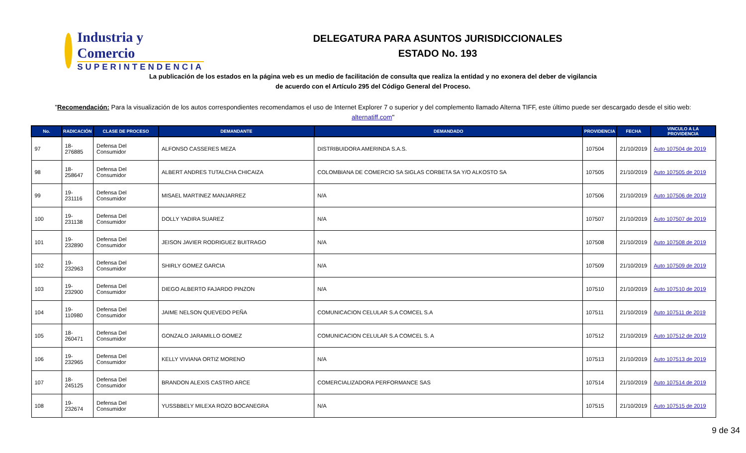Industria y Comercio
SUPERINTENDENCIA
DELEGATURA PARA ASUNTOS JURISDICCIONALES
ESTADO No. 193
La publicación de los estados en la página web es un medio de facilitación de consulta que realiza la entidad y no exonera del deber de vigilancia
de acuerdo con el Artículo 295 del Código General del Proceso.
"Recomendación: Para la visualización de los autos correspondientes recomendamos el uso de Internet Explorer 7 o superior y del complemento llamado Alterna TIFF, este último puede ser descargado desde el sitio web: alternatiff.com"
| No. | RADICACIÓN | CLASE DE PROCESO | DEMANDANTE | DEMANDADO | PROVIDENCIA | FECHA | VINCULO A LA PROVIDENCIA |
| --- | --- | --- | --- | --- | --- | --- | --- |
| 97 | 18-276885 | Defensa Del Consumidor | ALFONSO CASSERES MEZA | DISTRIBUIDORA AMERINDA S.A.S. | 107504 | 21/10/2019 | Auto 107504 de 2019 |
| 98 | 18-258647 | Defensa Del Consumidor | ALBERT ANDRES TUTALCHA CHICAIZA | COLOMBIANA DE COMERCIO SA SIGLAS CORBETA SA Y/O ALKOSTO SA | 107505 | 21/10/2019 | Auto 107505 de 2019 |
| 99 | 19-231116 | Defensa Del Consumidor | MISAEL MARTINEZ MANJARREZ | N/A | 107506 | 21/10/2019 | Auto 107506 de 2019 |
| 100 | 19-231138 | Defensa Del Consumidor | DOLLY YADIRA SUAREZ | N/A | 107507 | 21/10/2019 | Auto 107507 de 2019 |
| 101 | 19-232890 | Defensa Del Consumidor | JEISON JAVIER RODRIGUEZ BUITRAGO | N/A | 107508 | 21/10/2019 | Auto 107508 de 2019 |
| 102 | 19-232963 | Defensa Del Consumidor | SHIRLY GOMEZ GARCIA | N/A | 107509 | 21/10/2019 | Auto 107509 de 2019 |
| 103 | 19-232900 | Defensa Del Consumidor | DIEGO ALBERTO FAJARDO PINZON | N/A | 107510 | 21/10/2019 | Auto 107510 de 2019 |
| 104 | 19-110980 | Defensa Del Consumidor | JAIME NELSON QUEVEDO PEÑA | COMUNICACION CELULAR S.A COMCEL S.A | 107511 | 21/10/2019 | Auto 107511 de 2019 |
| 105 | 18-260471 | Defensa Del Consumidor | GONZALO JARAMILLO GOMEZ | COMUNICACION CELULAR S.A COMCEL S. A | 107512 | 21/10/2019 | Auto 107512 de 2019 |
| 106 | 19-232965 | Defensa Del Consumidor | KELLY VIVIANA ORTIZ MORENO | N/A | 107513 | 21/10/2019 | Auto 107513 de 2019 |
| 107 | 18-245125 | Defensa Del Consumidor | BRANDON ALEXIS CASTRO ARCE | COMERCIALIZADORA PERFORMANCE SAS | 107514 | 21/10/2019 | Auto 107514 de 2019 |
| 108 | 19-232674 | Defensa Del Consumidor | YUSSBBELY MILEXA ROZO BOCANEGRA | N/A | 107515 | 21/10/2019 | Auto 107515 de 2019 |
9 de 34